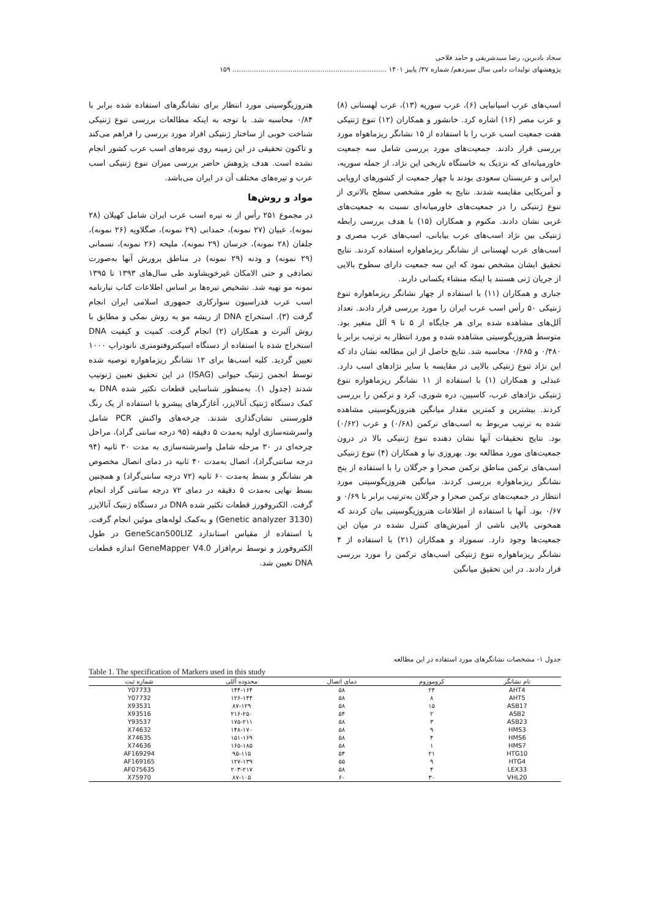سجاد بادبرین، رضا سیدشریفی و حامد فلاحی
پژوهشهای تولیدات دامی سال سیزدهم/ شماره ۳۷/ پاییز ۱۴۰۱ ........................................................................ ۱۵۹
اسب‌های عرب اسپانیایی (۶)، عرب سوریه (۱۳)، عرب لهستانی (۸) و عرب مصر (۱۶) اشاره کرد. خانشور و همکاران (۱۲) تنوع ژنتیکی هفت جمعیت اسب عرب را با استفاده از ۱۵ نشانگر ریزماهواه مورد بررسی قرار دادند. جمعیت‌های مورد بررسی شامل سه جمعیت خاورمیانه‌ای که نزدیک به خاستگاه تاریخی این نژاد، از جمله سوریه، ایرانی و عربستان سعودی بودند با چهار جمعیت از کشورهای اروپایی و آمریکایی مقایسه شدند. نتایج به طور مشخصی سطح بالاتری از تنوع ژنتیکی را در جمعیت‌های خاورمیانه‌ای نسبت به جمعیت‌های غربی نشان دادند. مکنوم و همکاران (۱۵) با هدف بررسی رابطه ژنتیکی بین نژاد اسب‌های عرب بیابانی، اسب‌های عرب مصری و اسب‌های عرب لهستانی از نشانگر ریزماهواره استفاده کردند. نتایج تحقیق ایشان مشخص نمود که این سه جمعیت دارای سطوح بالایی از جریان ژنی هستند یا اینکه منشاء یکسانی دارند.
جباری و همکاران (۱۱) با استفاده از چهار نشانگر ریزماهواره تنوع ژنتیکی ۵۰ رأس اسب عرب ایران را مورد بررسی قرار دادند. تعداد آلل‌های مشاهده شده برای هر جایگاه از ۵ تا ۹ آلل متغیر بود. متوسط هتروزیگوسیتی مشاهده شده و مورد انتظار به ترتیب برابر با ۰/۴۸۰ و ۰/۶۸۵ محاسبه شد. نتایج حاصل از این مطالعه نشان داد که این نژاد تنوع ژنتیکی بالایی در مقایسه با سایر نژادهای اسب دارد. عبدلی و همکاران (۱) با استفاده از ۱۱ نشانگر ریزماهواره تنوع ژنتیکی نژادهای عرب، کاسپین، دره شوری، کرد و ترکمن را بررسی کردند. بیشترین و کمترین مقدار میانگین هتروزیگوسیتی مشاهده شده به ترتیب مربوط به اسب‌های ترکمن (۰/۶۸) و عرب (۰/۶۲) بود. نتایج تحقیقات آنها نشان دهنده تنوع ژنتیکی بالا در درون جمعیت‌های مورد مطالعه بود. بهروزی نیا و همکاران (۴) تنوع ژنتیکی اسب‌های ترکمن مناطق ترکمن صحرا و جرگلان را با استفاده از پنج نشانگر ریزماهواره بررسی کردند. میانگین هتروزیگوسیتی مورد انتظار در جمعیت‌های ترکمن صحرا و جرگلان به‌ترتیب برابر با ۰/۶۹ و ۰/۶۷ بود. آنها با استفاده از اطلاعات هتروزیگوسیتی بیان کردند که همخونی بالایی ناشی از آمیزش‌های کنترل نشده در میان این جمعیت‌ها وجود دارد. سموزاد و همکاران (۲۱) با استفاده از ۴ نشانگر ریزماهواره تنوع ژنتیکی اسب‌های ترکمن را مورد بررسی قرار دادند. در این تحقیق میانگین
هتروزیگوسیتی مورد انتظار برای نشانگرهای استفاده شده برابر با ۰/۸۴ محاسبه شد. با توجه به اینکه مطالعات بررسی تنوع ژنتیکی شناخت خوبی از ساختار ژنتیکی افراد مورد بررسی را فراهم می‌کند و تاکنون تحقیقی در این زمینه روی تیره‌های اسب عرب کشور انجام نشده است. هدف پژوهش حاضر بررسی میزان تنوع ژنتیکی اسب عرب و تیره‌های مختلف آن در ایران می‌باشد.
مواد و روش‌ها
در مجموع ۲۵۱ رأس از نه تیره اسب عرب ایران شامل کهیلان (۲۸ نمونه)، عبیان (۲۷ نمونه)، حمدانی (۲۹ نمونه)، صگلاویه (۲۶ نمونه)، جلفان (۲۸ نمونه)، خرسان (۲۹ نمونه)، ملیحه (۲۶ نمونه)، نسمانی (۲۹ نمونه) و ودنه (۲۹ نمونه) در مناطق پرورش آنها به‌صورت تصادفی و حتی الامکان غیرخویشاوند طی سال‌های ۱۳۹۳ تا ۱۳۹۵ نمونه مو تهیه شد. تشخیص تیره‌ها بر اساس اطلاعات کتاب تبارنامه اسب عرب فدراسیون سوارکاری جمهوری اسلامی ایران انجام گرفت (۳). استخراج DNA از ریشه مو به روش نمکی و مطابق با روش آلبرت و همکاران (۲) انجام گرفت. کمیت و کیفیت DNA استخراج شده با استفاده از دستگاه اسپکتروفتومتری نانودراپ ۱۰۰۰ تعیین گردید. کلیه اسب‌ها برای ۱۲ نشانگر ریزماهواره توصیه شده توسط انجمن ژنتیک حیوانی (ISAG) در این تحقیق تعیین ژنوتیپ شدند (جدول ۱). به‌منظور شناسایی قطعات تکثیر شده DNA به کمک دستگاه ژنتیک آنالایزر، آغازگرهای پیشرو با استفاده از یک رنگ فلورسنتی نشان‌گذاری شدند. چرخه‌های واکنش PCR شامل واسرشته‌سازی اولیه به‌مدت ۵ دقیقه (۹۵ درجه سانتی گراد)، مراحل چرخه‌ای در ۳۰ مرحله شامل واسرشته‌سازی به مدت ۳۰ ثانیه (۹۴ درجه سانتی‌گراد)، اتصال به‌مدت ۴۰ ثانیه در دمای اتصال مخصوص هر نشانگر و بسط به‌مدت ۶۰ ثانیه (۷۲ درجه سانتی‌گراد) و همچنین بسط نهایی به‌مدت ۵ دقیقه در دمای ۷۲ درجه سانتی گراد انجام گرفت. الکتروفورز قطعات تکثیر شده DNA در دستگاه ژنتیک آنالایزر (Genetic analyzer 3130) و به‌کمک لوله‌های موئین انجام گرفت. با استفاده از مقیاس استاندارد GeneScan500LIZ در طول الکتروفورز و توسط نرم‌افزار GeneMapper V4.0 اندازه قطعات DNA تعیین شد.
جدول ۱- مشخصات نشانگرهای مورد استفاده در این مطالعه
Table 1. The specification of Markers used in this study
| نام نشانگر | کروموزوم | دمای اتصال | محدوده آللی | شماره ثبت |
| --- | --- | --- | --- | --- |
| AHT4 | ۲۴ | ۵۸ | ۱۴۴-۱۶۴ | Y07733 |
| AHT5 | ۸ | ۵۸ | ۱۲۶-۱۴۴ | Y07732 |
| ASB17 | ۱۵ | ۵۸ | ۸۷-۱۲۹ | X93531 |
| ASB2 | ۲ | ۵۴ | ۲۱۶-۲۵۰ | X93516 |
| ASB23 | ۳ | ۵۸ | ۱۷۵-۲۱۱ | Y93537 |
| HMS3 | ۹ | ۵۸ | ۱۴۸-۱۷۰ | X74632 |
| HMS6 | ۴ | ۵۸ | ۱۵۱-۱۶۹ | X74635 |
| HMS7 | ۱ | ۵۸ | ۱۶۵-۱۸۵ | X74636 |
| HTG10 | ۲۱ | ۵۴ | ۹۵-۱۱۵ | AF169294 |
| HTG4 | ۹ | ۵۵ | ۱۲۷-۱۳۹ | AF169165 |
| LEX33 | ۴ | ۵۸ | ۲۰۳-۲۱۷ | AF075635 |
| VHL20 | ۳۰ | ۶۰ | ۸۷-۱۰۵ | X75970 |